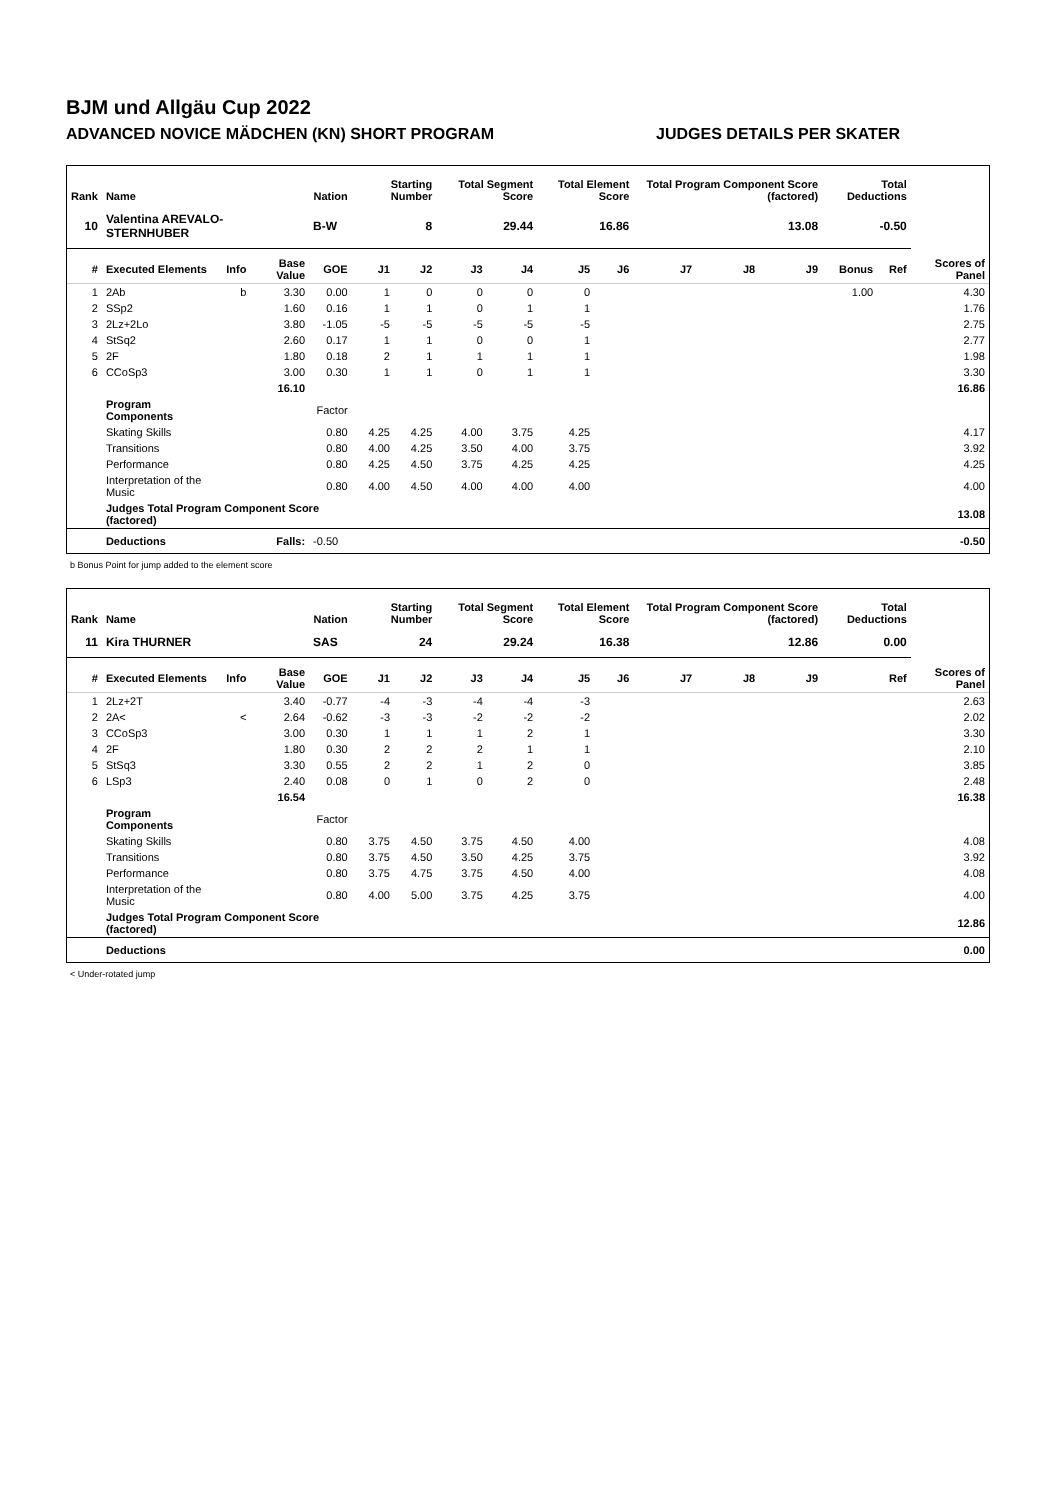BJM und Allgäu Cup 2022
ADVANCED NOVICE MÄDCHEN (KN) SHORT PROGRAM JUDGES DETAILS PER SKATER
| Rank | Name | | | Nation | Starting Number | | Total Segment Score | | Total Element Score | | Total Program Component Score (factored) | | | Total Deductions | | |
| --- | --- | --- | --- | --- | --- | --- | --- | --- | --- | --- | --- | --- | --- | --- | --- | --- |
| 10 | Valentina AREVALO-STERNHUBER | | | B-W | 8 | | 29.44 | | 16.86 | | 13.08 | | | -0.50 | | |
| # | Executed Elements | Info | Base Value | GOE | J1 | J2 | J3 | J4 | J5 | J6 | J7 | J8 | J9 | Bonus | Ref | Scores of Panel |
| 1 | 2Ab | b | 3.30 | 0.00 | 1 | 0 | 0 | 0 | 0 | | | | | 1.00 | | 4.30 |
| 2 | SSp2 | | 1.60 | 0.16 | 1 | 1 | 0 | 1 | 1 | | | | | | | 1.76 |
| 3 | 2Lz+2Lo | | 3.80 | -1.05 | -5 | -5 | -5 | -5 | -5 | | | | | | | 2.75 |
| 4 | StSq2 | | 2.60 | 0.17 | 1 | 1 | 0 | 0 | 1 | | | | | | | 2.77 |
| 5 | 2F | | 1.80 | 0.18 | 2 | 1 | 1 | 1 | 1 | | | | | | | 1.98 |
| 6 | CCoSp3 | | 3.00 | 0.30 | 1 | 1 | 0 | 1 | 1 | | | | | | | 3.30 |
| | | | 16.10 | | | | | | | | | | | | | 16.86 |
| | Program Components | | | Factor | | | | | | | | | | | | |
| | Skating Skills | | | 0.80 | 4.25 | 4.25 | 4.00 | 3.75 | 4.25 | | | | | | | 4.17 |
| | Transitions | | | 0.80 | 4.00 | 4.25 | 3.50 | 4.00 | 3.75 | | | | | | | 3.92 |
| | Performance | | | 0.80 | 4.25 | 4.50 | 3.75 | 4.25 | 4.25 | | | | | | | 4.25 |
| | Interpretation of the Music | | | 0.80 | 4.00 | 4.50 | 4.00 | 4.00 | 4.00 | | | | | | | 4.00 |
| | Judges Total Program Component Score (factored) | | | | | | | | | | | | | | | 13.08 |
| | Deductions | Falls: | | -0.50 | | | | | | | | | | | | -0.50 |
b Bonus Point for jump added to the element score
| Rank | Name | | | Nation | Starting Number | | Total Segment Score | | Total Element Score | | Total Program Component Score (factored) | | | Total Deductions | | |
| --- | --- | --- | --- | --- | --- | --- | --- | --- | --- | --- | --- | --- | --- | --- | --- | --- |
| 11 | Kira THURNER | | | SAS | 24 | | 29.24 | | 16.38 | | 12.86 | | | 0.00 | | |
| # | Executed Elements | Info | Base Value | GOE | J1 | J2 | J3 | J4 | J5 | J6 | J7 | J8 | J9 | | Ref | Scores of Panel |
| 1 | 2Lz+2T | | 3.40 | -0.77 | -4 | -3 | -4 | -4 | -3 | | | | | | | 2.63 |
| 2 | 2A< | < | 2.64 | -0.62 | -3 | -3 | -2 | -2 | -2 | | | | | | | 2.02 |
| 3 | CCoSp3 | | 3.00 | 0.30 | 1 | 1 | 1 | 2 | 1 | | | | | | | 3.30 |
| 4 | 2F | | 1.80 | 0.30 | 2 | 2 | 2 | 1 | 1 | | | | | | | 2.10 |
| 5 | StSq3 | | 3.30 | 0.55 | 2 | 2 | 1 | 2 | 0 | | | | | | | 3.85 |
| 6 | LSp3 | | 2.40 | 0.08 | 0 | 1 | 0 | 2 | 0 | | | | | | | 2.48 |
| | | | 16.54 | | | | | | | | | | | | | 16.38 |
| | Program Components | | | Factor | | | | | | | | | | | | |
| | Skating Skills | | | 0.80 | 3.75 | 4.50 | 3.75 | 4.50 | 4.00 | | | | | | | 4.08 |
| | Transitions | | | 0.80 | 3.75 | 4.50 | 3.50 | 4.25 | 3.75 | | | | | | | 3.92 |
| | Performance | | | 0.80 | 3.75 | 4.75 | 3.75 | 4.50 | 4.00 | | | | | | | 4.08 |
| | Interpretation of the Music | | | 0.80 | 4.00 | 5.00 | 3.75 | 4.25 | 3.75 | | | | | | | 4.00 |
| | Judges Total Program Component Score (factored) | | | | | | | | | | | | | | | 12.86 |
| | Deductions | | | | | | | | | | | | | | | 0.00 |
< Under-rotated jump